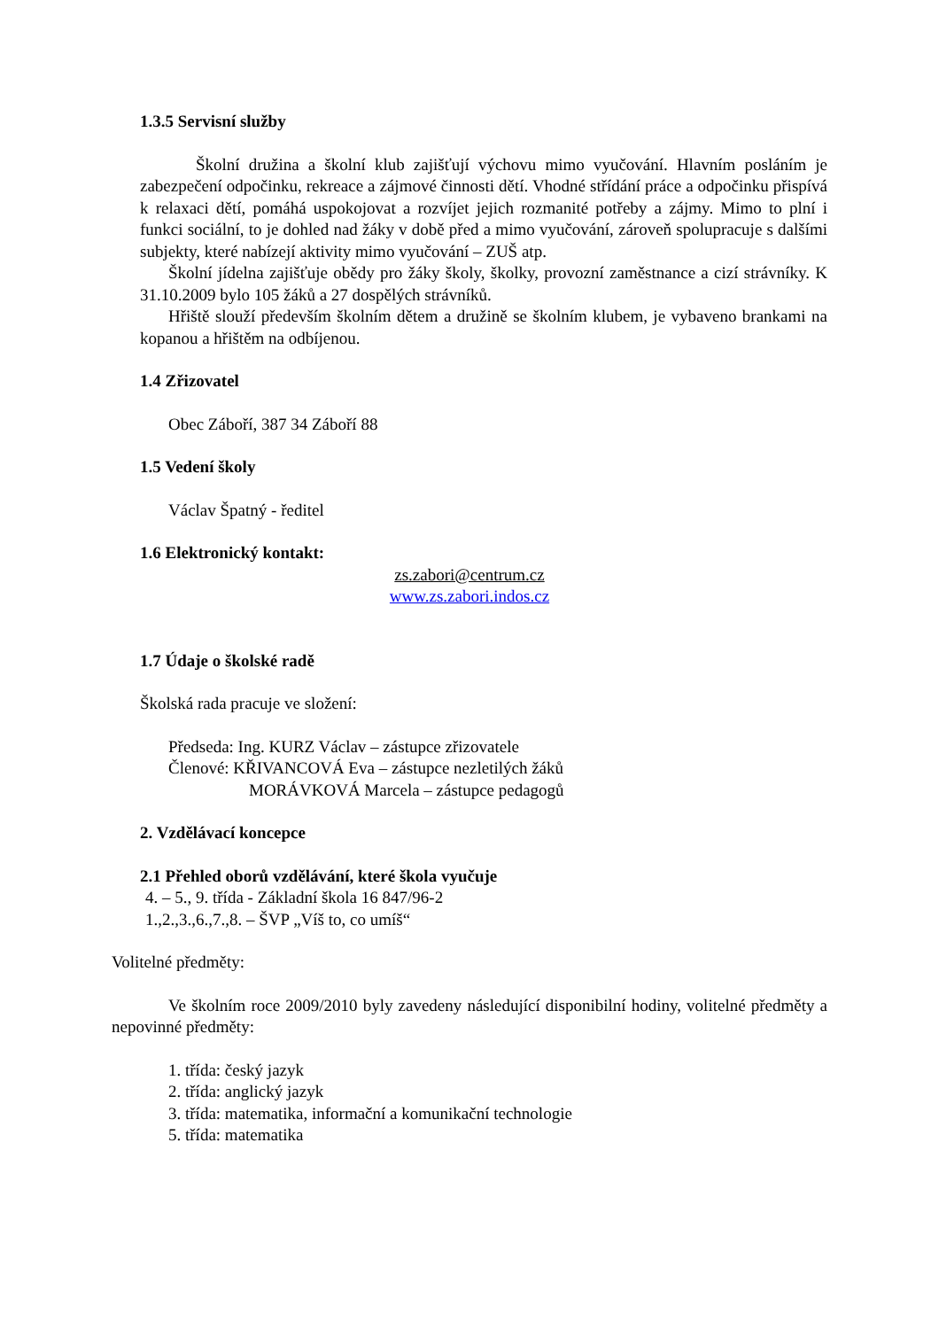1.3.5 Servisní služby
Školní družina a školní klub zajišťují výchovu mimo vyučování. Hlavním posláním je zabezpečení odpočinku, rekreace a zájmové činnosti dětí. Vhodné střídání práce a odpočinku přispívá k relaxaci dětí, pomáhá uspokojovat a rozvíjet jejich rozmanité potřeby a zájmy. Mimo to plní i funkci sociální, to je dohled nad žáky v době před a mimo vyučování, zároveň spolupracuje s dalšími subjekty, které nabízejí aktivity mimo vyučování – ZUŠ atp.
Školní jídelna zajišťuje obědy pro žáky školy, školky, provozní zaměstnance a cizí strávníky. K 31.10.2009 bylo 105 žáků a 27 dospělých strávníků.
Hřiště slouží především školním dětem a družině se školním klubem, je vybaveno brankami na kopanou a hřištěm na odbíjenou.
1.4 Zřizovatel
Obec Záboří, 387 34 Záboří 88
1.5 Vedení školy
Václav Špatný - ředitel
1.6 Elektronický kontakt:
zs.zabori@centrum.cz
www.zs.zabori.indos.cz
1.7 Údaje o školské radě
Školská rada pracuje ve složení:
Předseda: Ing. KURZ Václav – zástupce zřizovatele
Členové: KŘIVANCOVÁ Eva – zástupce nezletilých žáků
MORÁVKOVÁ Marcela – zástupce pedagogů
2. Vzdělávací koncepce
2.1 Přehled oborů vzdělávání, které škola vyučuje
4. – 5., 9. třída - Základní škola 16 847/96-2
1.,2.,3.,6.,7.,8. – ŠVP „Víš to, co umíš“
Volitelné předměty:
Ve školním roce 2009/2010 byly zavedeny následující disponibilní hodiny, volitelné předměty a nepovinné předměty:
1. třída: český jazyk
2. třída: anglický jazyk
3. třída: matematika, informační a komunikační technologie
5. třída: matematika